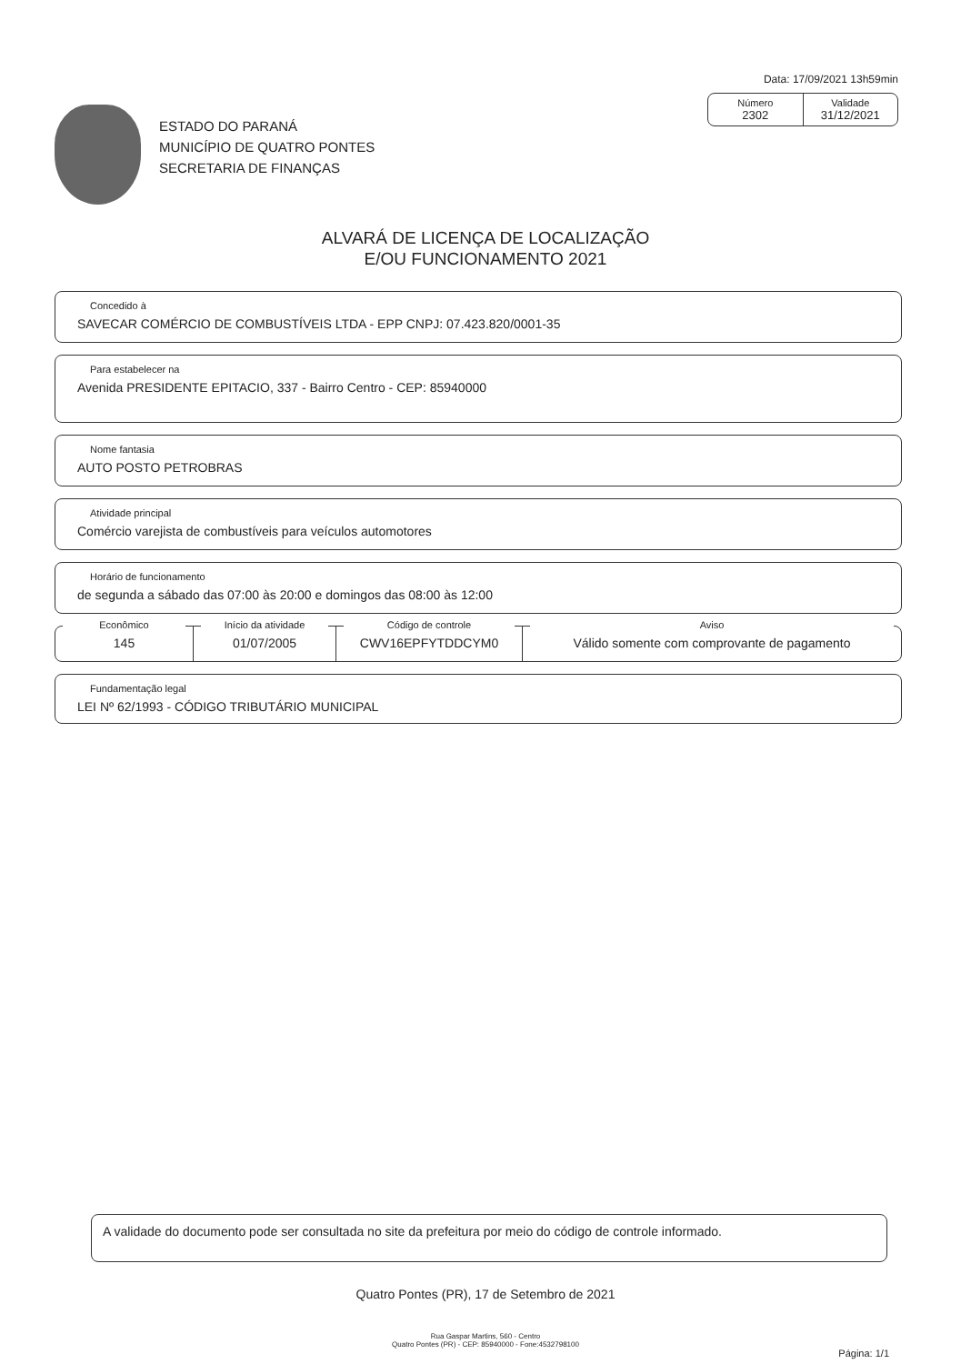Data: 17/09/2021 13h59min
Número
2302
Validade
31/12/2021
ESTADO DO PARANÁ
MUNICÍPIO DE QUATRO PONTES
SECRETARIA DE FINANÇAS
ALVARÁ DE LICENÇA DE LOCALIZAÇÃO
E/OU FUNCIONAMENTO 2021
Concedido à
SAVECAR COMÉRCIO DE COMBUSTÍVEIS LTDA - EPP CNPJ: 07.423.820/0001-35
Para estabelecer na
Avenida PRESIDENTE EPITACIO, 337 - Bairro Centro - CEP: 85940000
Nome fantasia
AUTO POSTO PETROBRAS
Atividade principal
Comércio varejista de combustíveis para veículos automotores
Horário de funcionamento
de segunda a sábado das 07:00 às 20:00 e domingos das 08:00 às 12:00
Econômico
145
Início da atividade
01/07/2005
Código de controle
CWV16EPFYTDDCYM0
Aviso
Válido somente com comprovante de pagamento
Fundamentação legal
LEI Nº 62/1993 - CÓDIGO TRIBUTÁRIO MUNICIPAL
A validade do documento pode ser consultada no site da prefeitura por meio do código de controle informado.
Quatro Pontes (PR), 17 de Setembro de 2021
Rua Gaspar Martins, 560 - Centro
Quatro Pontes (PR) - CEP: 85940000 - Fone:4532798100
Página: 1/1